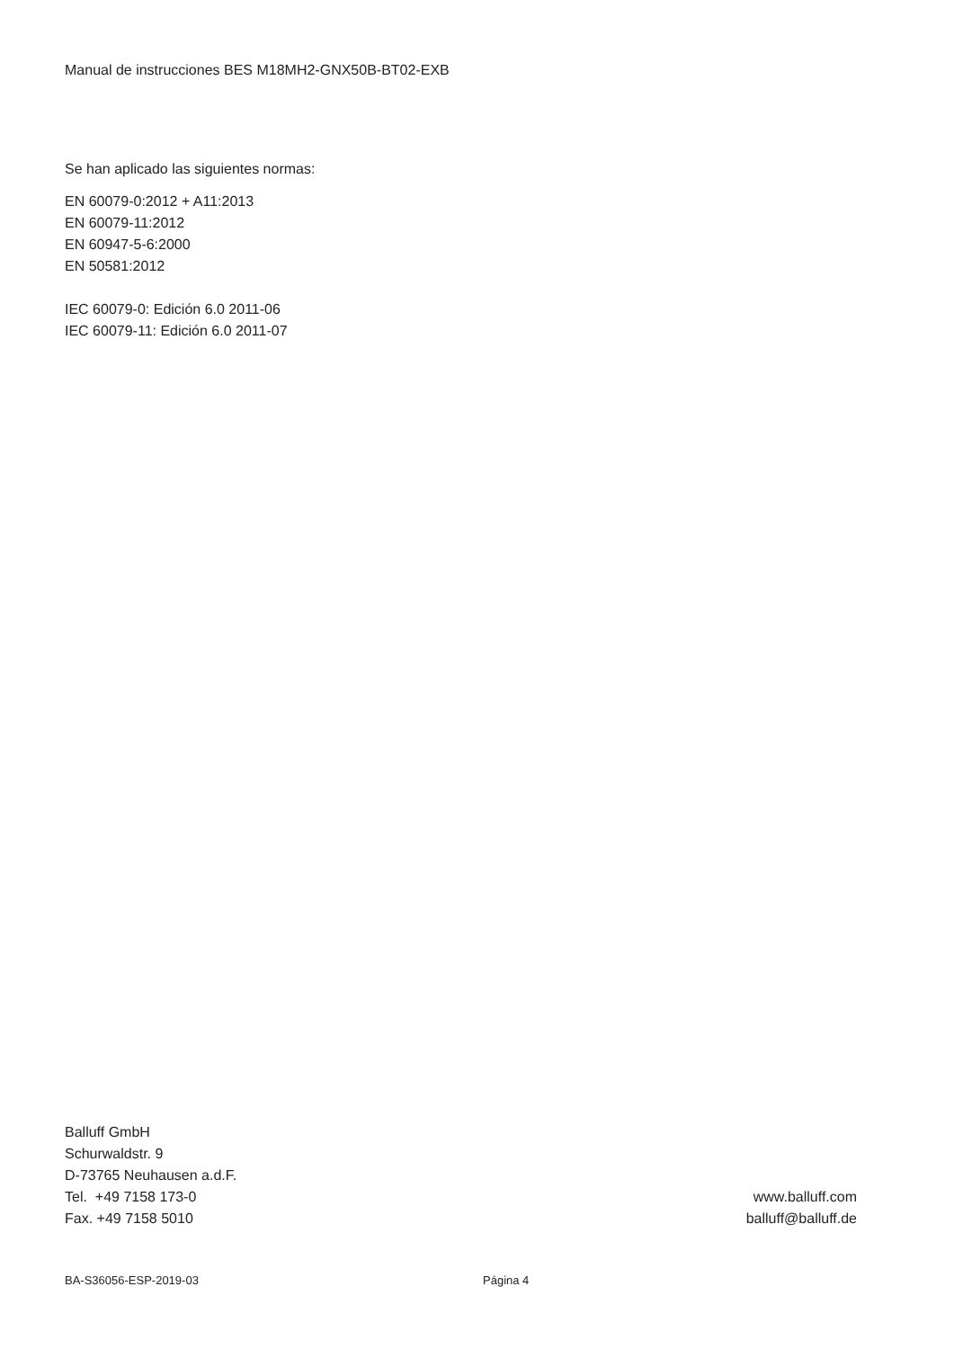Manual de instrucciones BES M18MH2-GNX50B-BT02-EXB
Se han aplicado las siguientes normas:
EN 60079-0:2012 + A11:2013
EN 60079-11:2012
EN 60947-5-6:2000
EN 50581:2012
IEC 60079-0: Edición 6.0 2011-06
IEC 60079-11: Edición 6.0 2011-07
Balluff GmbH
Schurwaldstr. 9
D-73765 Neuhausen a.d.F.
Tel. +49 7158 173-0
Fax. +49 7158 5010
www.balluff.com
balluff@balluff.de
BA-S36056-ESP-2019-03 Página 4